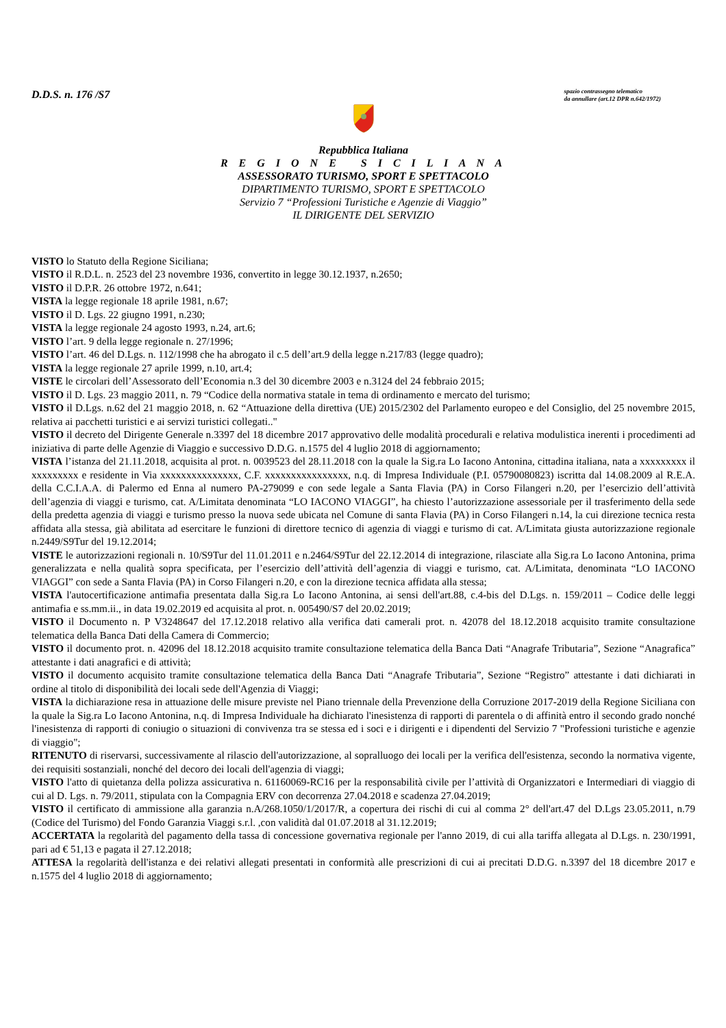D.D.S. n. 176 /S7
spazio contrassegno telematico
da annullare (art.12 DPR n.642/1972)
Repubblica Italiana
R E G I O N E S I C I L I A N A
ASSESSORATO TURISMO, SPORT E SPETTACOLO
DIPARTIMENTO TURISMO, SPORT E SPETTACOLO
Servizio 7 “Professioni Turistiche e Agenzie di Viaggio”
IL DIRIGENTE DEL SERVIZIO
VISTO lo Statuto della Regione Siciliana;
VISTO il R.D.L. n. 2523 del 23 novembre 1936, convertito in legge 30.12.1937, n.2650;
VISTO il D.P.R. 26 ottobre 1972, n.641;
VISTA la legge regionale 18 aprile 1981, n.67;
VISTO il D. Lgs. 22 giugno 1991, n.230;
VISTA la legge regionale 24 agosto 1993, n.24, art.6;
VISTO l’art. 9 della legge regionale n. 27/1996;
VISTO l’art. 46 del D.Lgs. n. 112/1998 che ha abrogato il c.5 dell’art.9 della legge n.217/83 (legge quadro);
VISTA la legge regionale 27 aprile 1999, n.10, art.4;
VISTE le circolari dell’Assessorato dell’Economia n.3 del 30 dicembre 2003 e n.3124 del 24 febbraio 2015;
VISTO il D. Lgs. 23 maggio 2011, n. 79 “Codice della normativa statale in tema di ordinamento e mercato del turismo;
VISTO il D.Lgs. n.62 del 21 maggio 2018, n. 62 “Attuazione della direttiva (UE) 2015/2302 del Parlamento europeo e del Consiglio, del 25 novembre 2015, relativa ai pacchetti turistici e ai servizi turistici collegati.."
VISTO il decreto del Dirigente Generale n.3397 del 18 dicembre 2017 approvativo delle modalità procedurali e relativa modulistica inerenti i procedimenti ad iniziativa di parte delle Agenzie di Viaggio e successivo D.D.G. n.1575 del 4 luglio 2018 di aggiornamento;
VISTA l’istanza del 21.11.2018, acquisita al prot. n. 0039523 del 28.11.2018 con la quale la Sig.ra Lo Iacono Antonina, cittadina italiana, nata a xxxxxxxxx il xxxxxxxxx e residente in Via xxxxxxxxxxxxxxx, C.F. xxxxxxxxxxxxxxxx, n.q. di Impresa Individuale (P.I. 05790080823) iscritta dal 14.08.2009 al R.E.A. della C.C.I.A.A. di Palermo ed Enna al numero PA-279099 e con sede legale a Santa Flavia (PA) in Corso Filangeri n.20, per l’esercizio dell’attività dell’agenzia di viaggi e turismo, cat. A/Limitata denominata “LO IACONO VIAGGI”, ha chiesto l’autorizzazione assessoriale per il trasferimento della sede della predetta agenzia di viaggi e turismo presso la nuova sede ubicata nel Comune di santa Flavia (PA) in Corso Filangeri n.14, la cui direzione tecnica resta affidata alla stessa, già abilitata ad esercitare le funzioni di direttore tecnico di agenzia di viaggi e turismo di cat. A/Limitata giusta autorizzazione regionale n.2449/S9Tur del 19.12.2014;
VISTE le autorizzazioni regionali n. 10/S9Tur del 11.01.2011 e n.2464/S9Tur del 22.12.2014 di integrazione, rilasciate alla Sig.ra Lo Iacono Antonina, prima generalizzata e nella qualità sopra specificata, per l’esercizio dell’attività dell’agenzia di viaggi e turismo, cat. A/Limitata, denominata “LO IACONO VIAGGI” con sede a Santa Flavia (PA) in Corso Filangeri n.20, e con la direzione tecnica affidata alla stessa;
VISTA l'autocertificazione antimafia presentata dalla Sig.ra Lo Iacono Antonina, ai sensi dell'art.88, c.4-bis del D.Lgs. n. 159/2011 – Codice delle leggi antimafia e ss.mm.ii., in data 19.02.2019 ed acquisita al prot. n. 005490/S7 del 20.02.2019;
VISTO il Documento n. P V3248647 del 17.12.2018 relativo alla verifica dati camerali prot. n. 42078 del 18.12.2018 acquisito tramite consultazione telematica della Banca Dati della Camera di Commercio;
VISTO il documento prot. n. 42096 del 18.12.2018 acquisito tramite consultazione telematica della Banca Dati “Anagrafe Tributaria”, Sezione “Anagrafica” attestante i dati anagrafici e di attività;
VISTO il documento acquisito tramite consultazione telematica della Banca Dati “Anagrafe Tributaria”, Sezione “Registro” attestante i dati dichiarati in ordine al titolo di disponibilità dei locali sede dell'Agenzia di Viaggi;
VISTA la dichiarazione resa in attuazione delle misure previste nel Piano triennale della Prevenzione della Corruzione 2017-2019 della Regione Siciliana con la quale la Sig.ra Lo Iacono Antonina, n.q. di Impresa Individuale ha dichiarato l'inesistenza di rapporti di parentela o di affinità entro il secondo grado nonché l'inesistenza di rapporti di coniugio o situazioni di convivenza tra se stessa ed i soci e i dirigenti e i dipendenti del Servizio 7 "Professioni turistiche e agenzie di viaggio";
RITENUTO di riservarsi, successivamente al rilascio dell'autorizzazione, al sopralluogo dei locali per la verifica dell'esistenza, secondo la normativa vigente, dei requisiti sostanziali, nonché del decoro dei locali dell'agenzia di viaggi;
VISTO l'atto di quietanza della polizza assicurativa n. 61160069-RC16 per la responsabilità civile per l’attività di Organizzatori e Intermediari di viaggio di cui al D. Lgs. n. 79/2011, stipulata con la Compagnia ERV con decorrenza 27.04.2018 e scadenza 27.04.2019;
VISTO il certificato di ammissione alla garanzia n.A/268.1050/1/2017/R, a copertura dei rischi di cui al comma 2° dell'art.47 del D.Lgs 23.05.2011, n.79 (Codice del Turismo) del Fondo Garanzia Viaggi s.r.l. ,con validità dal 01.07.2018 al 31.12.2019;
ACCERTATA la regolarità del pagamento della tassa di concessione governativa regionale per l'anno 2019, di cui alla tariffa allegata al D.Lgs. n. 230/1991, pari ad € 51,13 e pagata il 27.12.2018;
ATTESA la regolarità dell'istanza e dei relativi allegati presentati in conformità alle prescrizioni di cui ai precitati D.D.G. n.3397 del 18 dicembre 2017 e n.1575 del 4 luglio 2018 di aggiornamento;